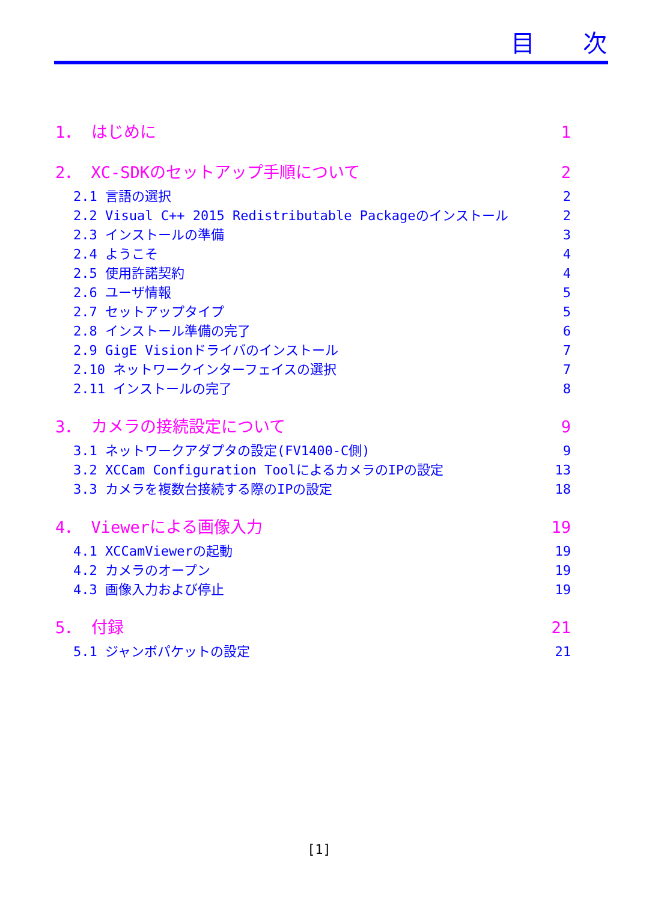目次
1． はじめに 1
2． XC-SDKのセットアップ手順について 2
2.1 言語の選択 2
2.2 Visual C++ 2015 Redistributable Packageのインストール 2
2.3 インストールの準備 3
2.4 ようこそ 4
2.5 使用許諾契約 4
2.6 ユーザ情報 5
2.7 セットアップタイプ 5
2.8 インストール準備の完了 6
2.9 GigE Visionドライバのインストール 7
2.10 ネットワークインターフェイスの選択 7
2.11 インストールの完了 8
3． カメラの接続設定について 9
3.1 ネットワークアダプタの設定(FV1400-C側) 9
3.2 XCCam Configuration ToolによるカメラのIPの設定 13
3.3 カメラを複数台接続する際のIPの設定 18
4． Viewerによる画像入力 19
4.1 XCCamViewerの起動 19
4.2 カメラのオープン 19
4.3 画像入力および停止 19
5． 付録 21
5.1 ジャンボパケットの設定 21
[1]